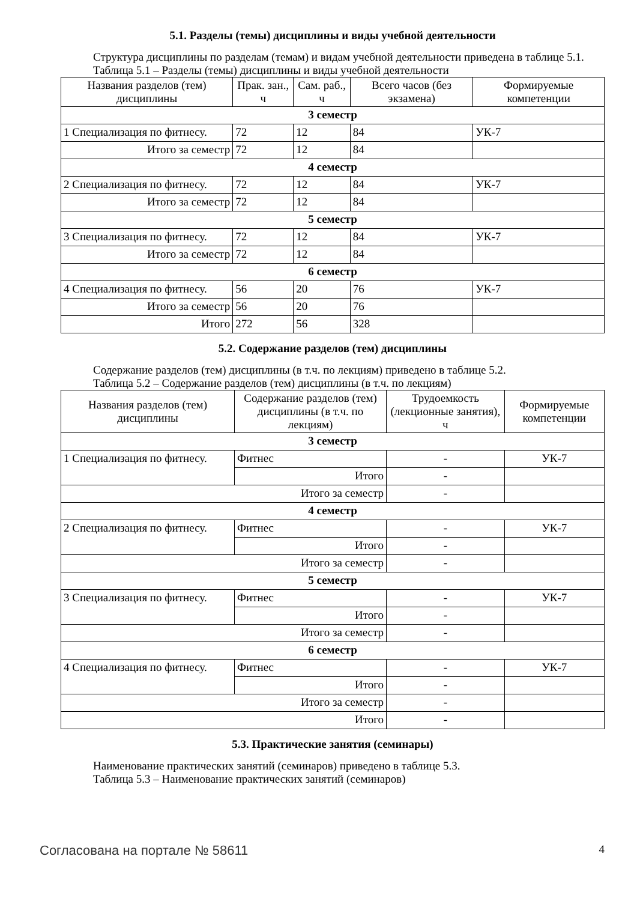5.1. Разделы (темы) дисциплины и виды учебной деятельности
Структура дисциплины по разделам (темам) и видам учебной деятельности приведена в таблице 5.1.
Таблица 5.1 – Разделы (темы) дисциплины и виды учебной деятельности
| Названия разделов (тем) дисциплины | Прак. зан., ч | Сам. раб., ч | Всего часов (без экзамена) | Формируемые компетенции |
| --- | --- | --- | --- | --- |
| 3 семестр | | | | |
| 1 Специализация по фитнесу. | 72 | 12 | 84 | УК-7 |
| Итого за семестр | 72 | 12 | 84 | |
| 4 семестр | | | | |
| 2 Специализация по фитнесу. | 72 | 12 | 84 | УК-7 |
| Итого за семестр | 72 | 12 | 84 | |
| 5 семестр | | | | |
| 3 Специализация по фитнесу. | 72 | 12 | 84 | УК-7 |
| Итого за семестр | 72 | 12 | 84 | |
| 6 семестр | | | | |
| 4 Специализация по фитнесу. | 56 | 20 | 76 | УК-7 |
| Итого за семестр | 56 | 20 | 76 | |
| Итого | 272 | 56 | 328 | |
5.2. Содержание разделов (тем) дисциплины
Содержание разделов (тем) дисциплины (в т.ч. по лекциям) приведено в таблице 5.2.
Таблица 5.2 – Содержание разделов (тем) дисциплины (в т.ч. по лекциям)
| Названия разделов (тем) дисциплины | Содержание разделов (тем) дисциплины (в т.ч. по лекциям) | Трудоемкость (лекционные занятия), ч | Формируемые компетенции |
| --- | --- | --- | --- |
| 3 семестр | | | |
| 1 Специализация по фитнесу. | Фитнес | - | УК-7 |
| | Итого | - | |
| Итого за семестр | | - | |
| 4 семестр | | | |
| 2 Специализация по фитнесу. | Фитнес | - | УК-7 |
| | Итого | - | |
| Итого за семестр | | - | |
| 5 семестр | | | |
| 3 Специализация по фитнесу. | Фитнес | - | УК-7 |
| | Итого | - | |
| Итого за семестр | | - | |
| 6 семестр | | | |
| 4 Специализация по фитнесу. | Фитнес | - | УК-7 |
| | Итого | - | |
| Итого за семестр | | - | |
| Итого | | - | |
5.3. Практические занятия (семинары)
Наименование практических занятий (семинаров) приведено в таблице 5.3.
Таблица 5.3 – Наименование практических занятий (семинаров)
Согласована на портале № 58611 4